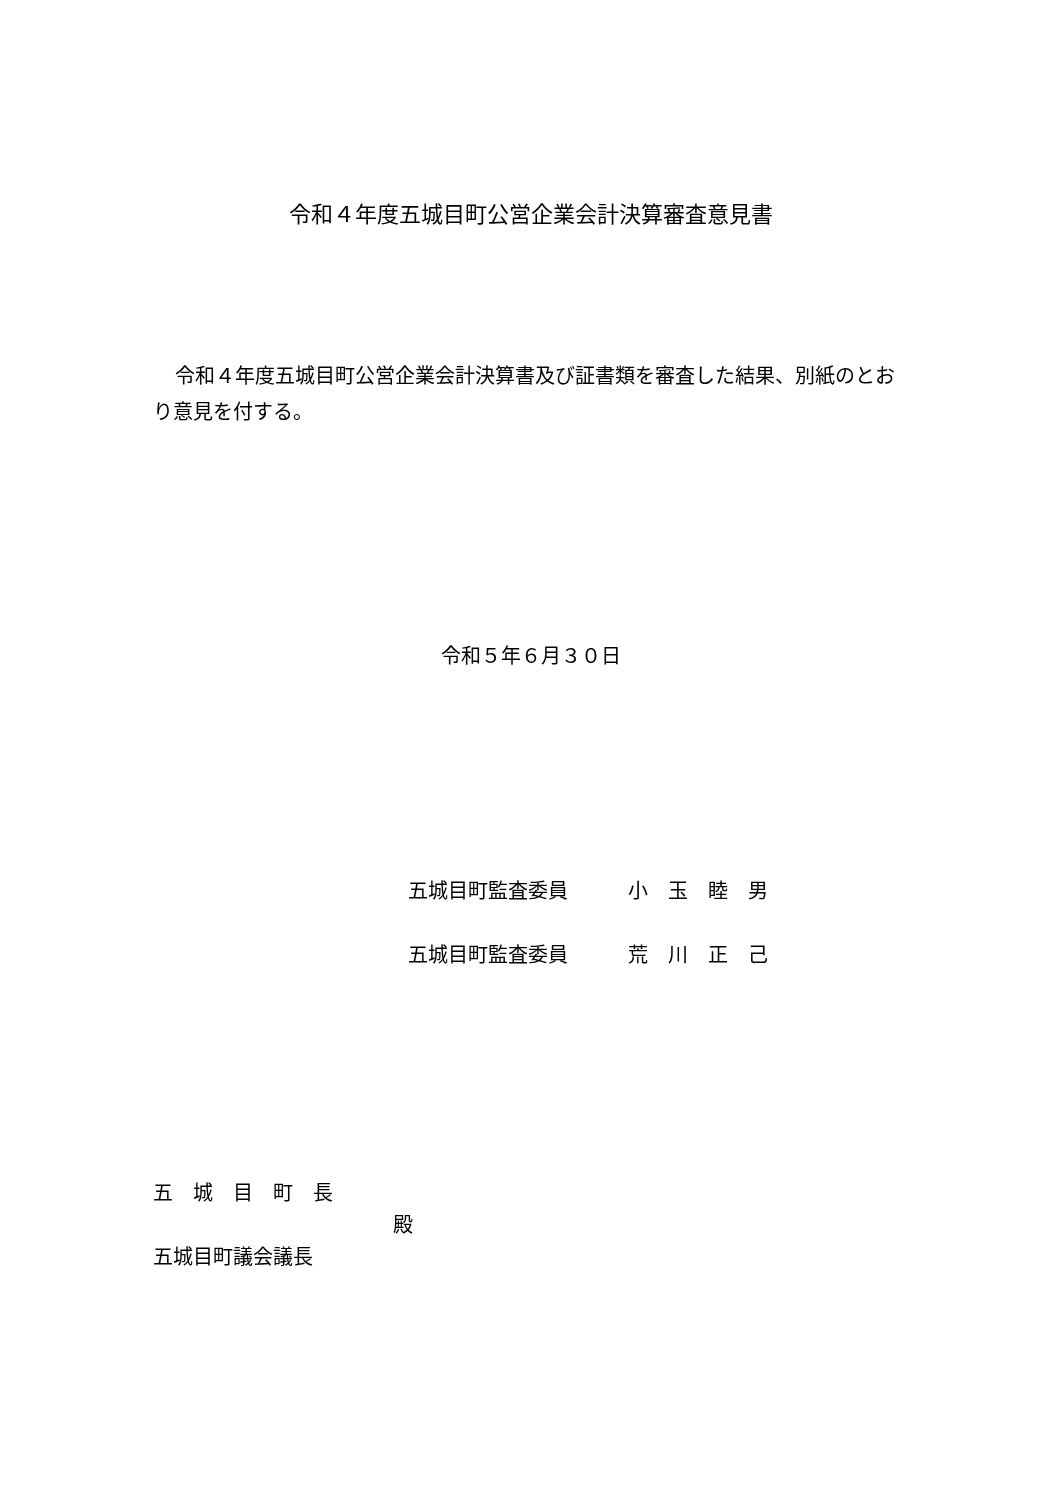令和４年度五城目町公営企業会計決算審査意見書
令和４年度五城目町公営企業会計決算書及び証書類を審査した結果、別紙のとおり意見を付する。
令和５年６月３０日
五城目町監査委員 小　玉　睦　男
五城目町監査委員 荒　川　正　己
五　城　目　町　長
殿
五城目町議会議長